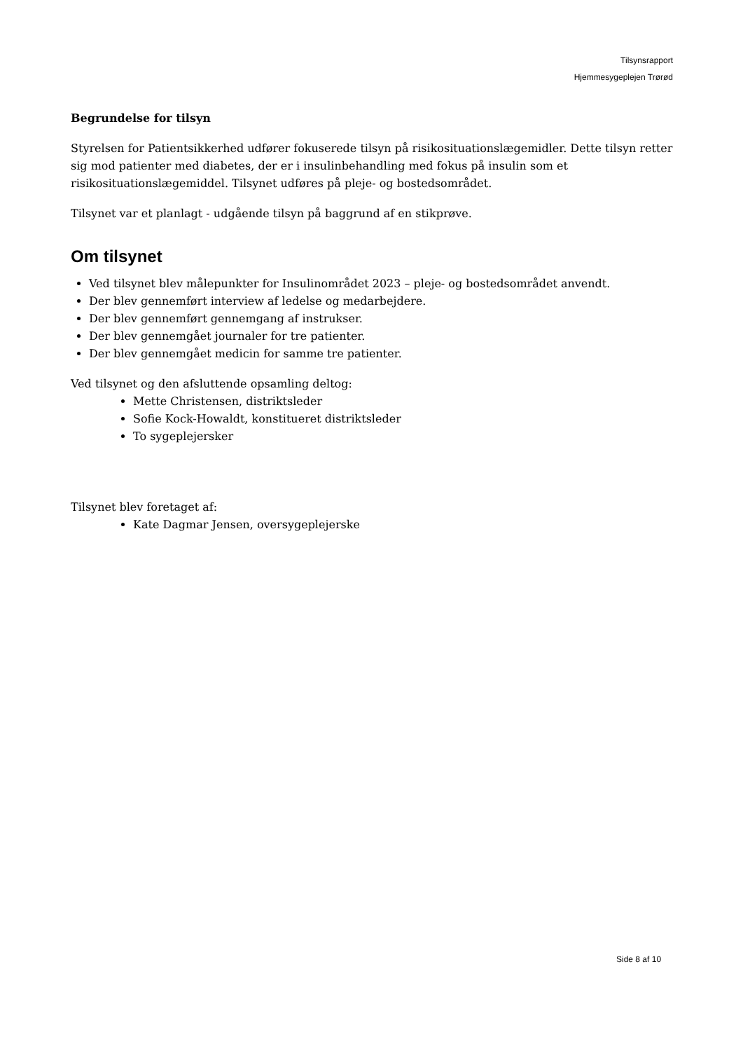Tilsynsrapport
Hjemmesygeplejen Trørød
Begrundelse for tilsyn
Styrelsen for Patientsikkerhed udfører fokuserede tilsyn på risikosituationslægemidler. Dette tilsyn retter sig mod patienter med diabetes, der er i insulinbehandling med fokus på insulin som et risikosituationslægemiddel. Tilsynet udføres på pleje- og bostedsområdet.
Tilsynet var et planlagt - udgående tilsyn på baggrund af en stikprøve.
Om tilsynet
Ved tilsynet blev målepunkter for Insulinområdet 2023 – pleje- og bostedsområdet anvendt.
Der blev gennemført interview af ledelse og medarbejdere.
Der blev gennemført gennemgang af instrukser.
Der blev gennemgået journaler for tre patienter.
Der blev gennemgået medicin for samme tre patienter.
Ved tilsynet og den afsluttende opsamling deltog:
Mette Christensen, distriktsleder
Sofie Kock-Howaldt, konstitueret distriktsleder
To sygeplejersker
Tilsynet blev foretaget af:
Kate Dagmar Jensen, oversygeplejerske
Side 8 af 10